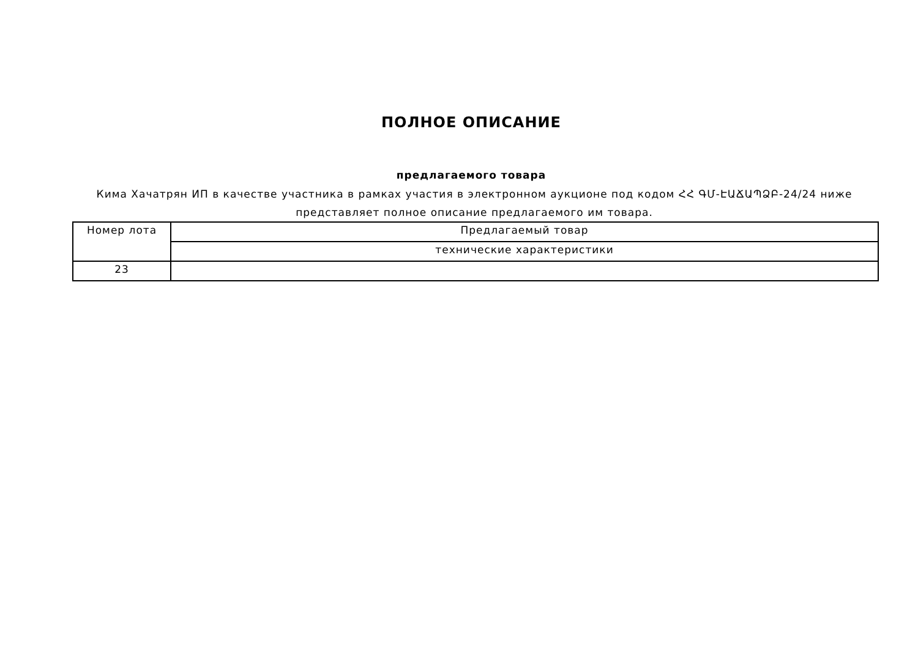ПОЛНОЕ ОПИСАНИЕ
предлагаемого товара
Кима Хачатрян ИП в качестве участника в рамках участия в электронном аукционе под кодом ՀՀ ԳՄ-ԷԱՃԱՊՁԲ-24/24 ниже представляет полное описание предлагаемого им товара.
| Номер лота | Предлагаемый товар |
| | технические характеристики |
| 23 | |